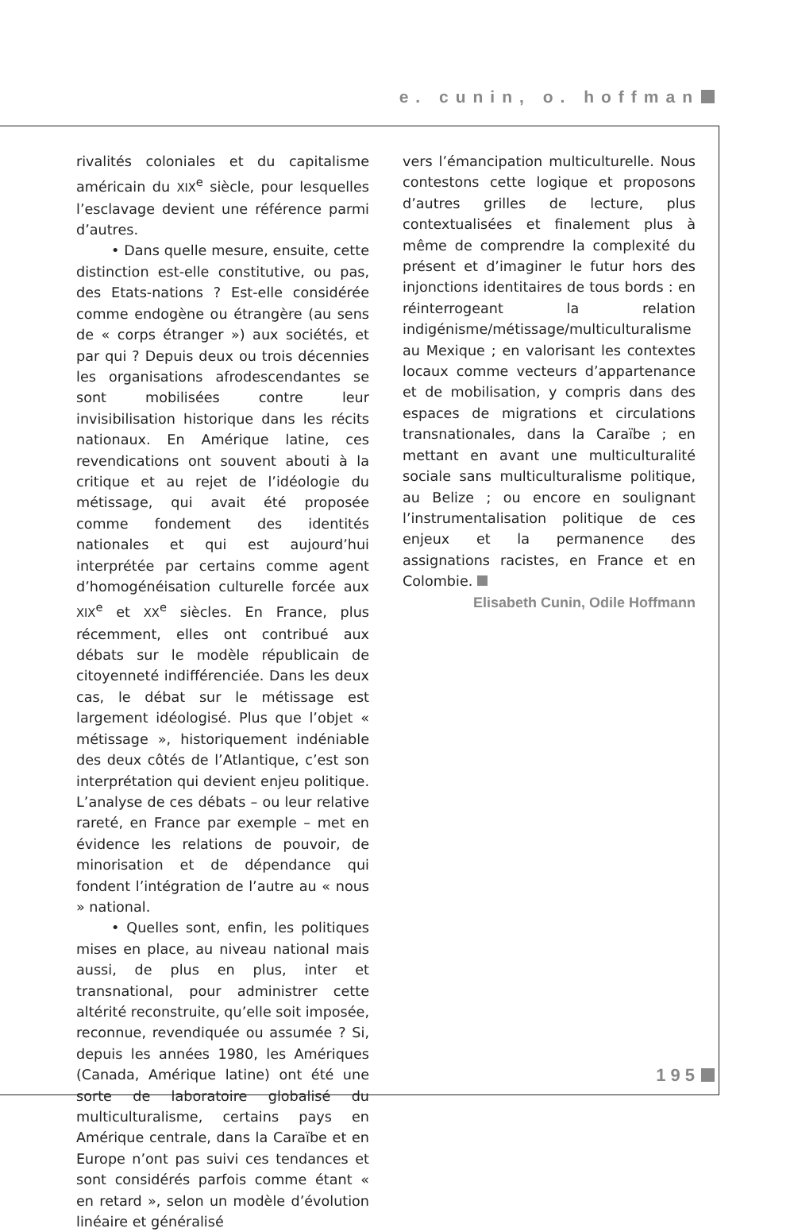e. cunin, o. hoffman
rivalités coloniales et du capitalisme américain du XIX<sup>e</sup> siècle, pour lesquelles l’esclavage devient une référence parmi d’autres.
• Dans quelle mesure, ensuite, cette distinction est-elle constitutive, ou pas, des Etats-nations ? Est-elle considérée comme endogène ou étrangère (au sens de « corps étranger ») aux sociétés, et par qui ? Depuis deux ou trois décennies les organisations afrodescendantes se sont mobilisées contre leur invisibilisation historique dans les récits nationaux. En Amérique latine, ces revendications ont souvent abouti à la critique et au rejet de l’idéologie du métissage, qui avait été proposée comme fondement des identités nationales et qui est aujourd’hui interprétée par certains comme agent d’homogénéisation culturelle forcée aux XIX<sup>e</sup> et XX<sup>e</sup> siècles. En France, plus récemment, elles ont contribué aux débats sur le modèle républicain de citoyenneté indifférenciée. Dans les deux cas, le débat sur le métissage est largement idéologisé. Plus que l’objet « métissage », historiquement indéniable des deux côtés de l’Atlantique, c’est son interprétation qui devient enjeu politique. L’analyse de ces débats – ou leur relative rareté, en France par exemple – met en évidence les relations de pouvoir, de minorisation et de dépendance qui fondent l’intégration de l’autre au « nous » national.
• Quelles sont, enfin, les politiques mises en place, au niveau national mais aussi, de plus en plus, inter et transnational, pour administrer cette altérité reconstruite, qu’elle soit imposée, reconnue, revendiquée ou assumée ? Si, depuis les années 1980, les Amériques (Canada, Amérique latine) ont été une sorte de laboratoire globalisé du multiculturalisme, certains pays en Amérique centrale, dans la Caraïbe et en Europe n’ont pas suivi ces tendances et sont considérés parfois comme étant « en retard », selon un modèle d’évolution linéaire et généralisé
vers l’émancipation multiculturelle. Nous contestons cette logique et proposons d’autres grilles de lecture, plus contextualisées et finalement plus à même de comprendre la complexité du présent et d’imaginer le futur hors des injonctions identitaires de tous bords : en réinterrogeant la relation indigénisme/métissage/multiculturalisme au Mexique ; en valorisant les contextes locaux comme vecteurs d’appartenance et de mobilisation, y compris dans des espaces de migrations et circulations transnationales, dans la Caraïbe ; en mettant en avant une multiculturalité sociale sans multiculturalisme politique, au Belize ; ou encore en soulignant l’instrumentalisation politique de ces enjeux et la permanence des assignations racistes, en France et en Colombie.
Elisabeth Cunin, Odile Hoffmann
195